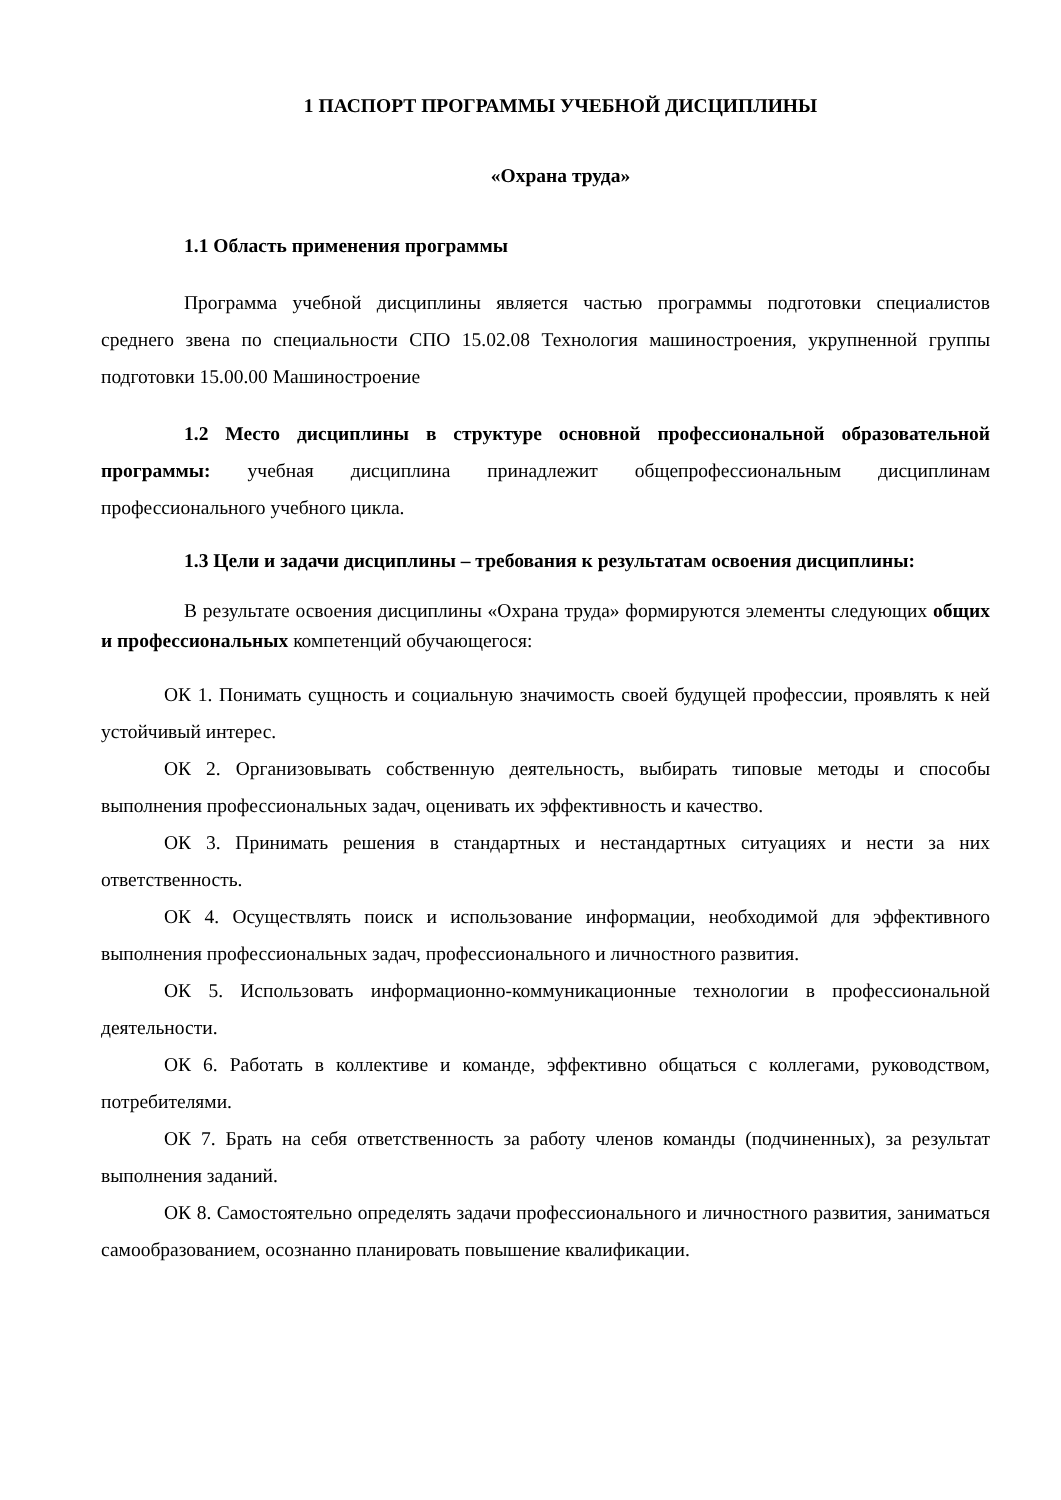1 ПАСПОРТ ПРОГРАММЫ УЧЕБНОЙ ДИСЦИПЛИНЫ
«Охрана труда»
1.1 Область применения программы
Программа учебной дисциплины является частью программы подготовки специалистов среднего звена по специальности СПО 15.02.08 Технология машиностроения, укрупненной группы подготовки 15.00.00 Машиностроение
1.2 Место дисциплины в структуре основной профессиональной образовательной программы: учебная дисциплина принадлежит общепрофессиональным дисциплинам профессионального учебного цикла.
1.3 Цели и задачи дисциплины – требования к результатам освоения дисциплины:
В результате освоения дисциплины «Охрана труда» формируются элементы следующих общих и профессиональных компетенций обучающегося:
ОК 1. Понимать сущность и социальную значимость своей будущей профессии, проявлять к ней устойчивый интерес.
ОК 2. Организовывать собственную деятельность, выбирать типовые методы и способы выполнения профессиональных задач, оценивать их эффективность и качество.
ОК 3. Принимать решения в стандартных и нестандартных ситуациях и нести за них ответственность.
ОК 4. Осуществлять поиск и использование информации, необходимой для эффективного выполнения профессиональных задач, профессионального и личностного развития.
ОК 5. Использовать информационно-коммуникационные технологии в профессиональной деятельности.
ОК 6. Работать в коллективе и команде, эффективно общаться с коллегами, руководством, потребителями.
ОК 7. Брать на себя ответственность за работу членов команды (подчиненных), за результат выполнения заданий.
ОК 8. Самостоятельно определять задачи профессионального и личностного развития, заниматься самообразованием, осознанно планировать повышение квалификации.